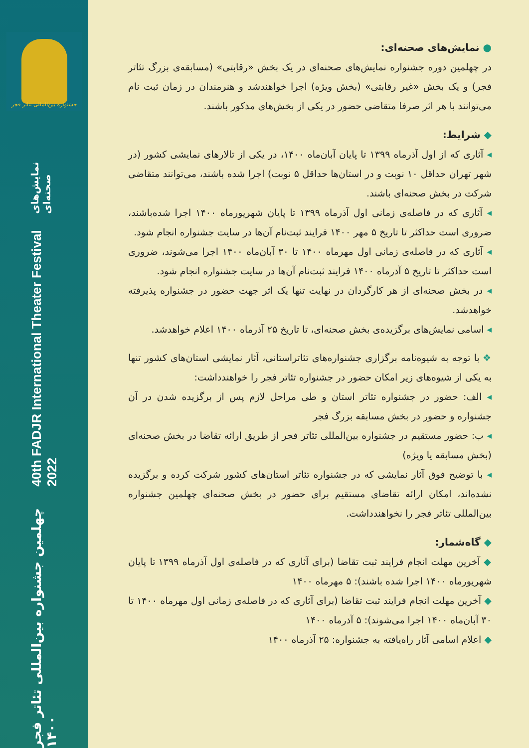● نمایش‌های صحنه‌ای:
در چهلمین دوره جشنواره نمایش‌های صحنه‌ای در یک بخش «رقابتی» (مسابقه‌ی بزرگ تئاتر فجر) و یک بخش «غیر رقابتی» (بخش ویژه) اجرا خواهندشد و هنرمندان در زمان ثبت نام می‌توانند با هر اثر صرفا متقاضی حضور در یکی از بخش‌های مذکور باشند.
◆ شرایط:
◂ آثاری که از اول آذرماه ۱۳۹۹ تا پایان آبان‌ماه ۱۴۰۰، در یکی از تالارهای نمایشی کشور (در شهر تهران حداقل ۱۰ نوبت و در استان‌ها حداقل ۵ نوبت) اجرا شده باشند، می‌توانند متقاضی شرکت در بخش صحنه‌ای باشند.
◂ آثاری که در فاصله‌ی زمانی اول آذرماه ۱۳۹۹ تا پایان شهریورماه ۱۴۰۰ اجرا شده‌باشند، ضروری است حداکثر تا تاریخ ۵ مهر ۱۴۰۰ فرایند ثبت‌نام آن‌ها در سایت جشنواره انجام شود.
◂ آثاری که در فاصله‌ی زمانی اول مهرماه ۱۴۰۰ تا ۳۰ آبان‌ماه ۱۴۰۰ اجرا می‌شوند، ضروری است حداکثر تا تاریخ ۵ آذرماه ۱۴۰۰ فرایند ثبت‌نام آن‌ها در سایت جشنواره انجام شود.
◂ در بخش صحنه‌ای از هر کارگردان در نهایت تنها یک اثر جهت حضور در جشنواره پذیرفته خواهدشد.
◂ اسامی نمایش‌های برگزیده‌ی بخش صحنه‌ای، تا تاریخ ۲۵ آذرماه ۱۴۰۰ اعلام خواهدشد.
❖ با توجه به شیوه‌نامه برگزاری جشنواره‌های تئاتراستانی، آثار نمایشی استان‌های کشور تنها به یکی از شیوه‌های زیر امکان حضور در جشنواره تئاتر فجر را خواهندداشت:
◂ الف: حضور در جشنواره تئاتر استان و طی مراحل لازم پس از برگزیده شدن در آن جشنواره و حضور در بخش مسابقه بزرگ فجر
◂ ب: حضور مستقیم در جشنواره بین‌المللی تئاتر فجر از طریق ارائه تقاضا در بخش صحنه‌ای (بخش مسابقه یا ویژه)
◂ با توضیح فوق آثار نمایشی که در جشنواره تئاتر استان‌های کشور شرکت کرده و برگزیده نشده‌اند، امکان ارائه تقاضای مستقیم برای حضور در بخش صحنه‌ای چهلمین جشنواره بین‌المللی تئاتر فجر را نخواهندداشت.
◆ گاه‌شمار:
◆ آخرین مهلت انجام فرایند ثبت تقاضا (برای آثاری که در فاصله‌ی اول آذرماه ۱۳۹۹ تا پایان شهریورماه ۱۴۰۰ اجرا شده باشند): ۵ مهرماه ۱۴۰۰
◆ آخرین مهلت انجام فرایند ثبت تقاضا (برای آثاری که در فاصله‌ی زمانی اول مهرماه ۱۴۰۰ تا ۳۰ آبان‌ماه ۱۴۰۰ اجرا می‌شوند): ۵ آذرماه ۱۴۰۰
◆ اعلام اسامی آثار راه‌یافته به جشنواره: ۲۵ آذرماه ۱۴۰۰
جشنواره بین‌المللی تئاتر فجر
چهلمین جشنواره بین‌المللی تئاتر فجر ۱۴۰۰ 40th FADJR International Theater Festival 2022 نمایش‌های صحنه‌ای